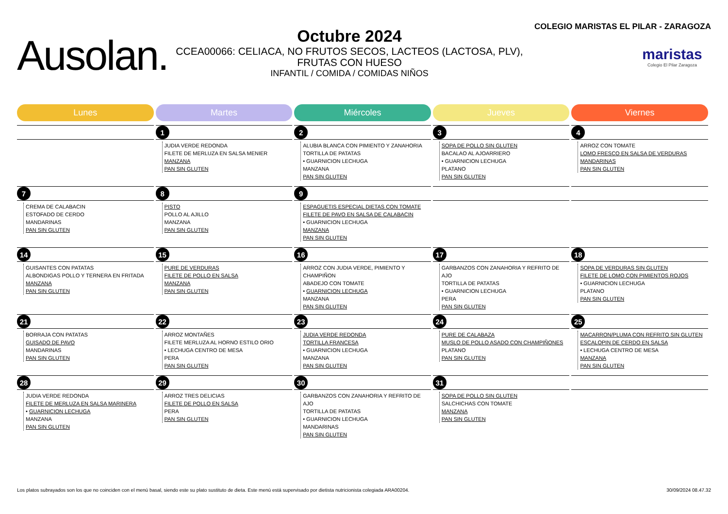Ausolan.
Octubre 2024
CCEA00066: CELIACA, NO FRUTOS SECOS, LACTEOS (LACTOSA, PLV), FRUTAS CON HUESO
INFANTIL / COMIDA / COMIDAS NIÑOS
COLEGIO MARISTAS EL PILAR - ZARAGOZA
maristas
Colegio El Pilar Zaragoza
| Lunes | Martes | Miércoles | Jueves | Viernes |
| --- | --- | --- | --- | --- |
| | 1 JUDIA VERDE REDONDA FILETE DE MERLUZA EN SALSA MENIER MANZANA PAN SIN GLUTEN | 2 ALUBIA BLANCA CON PIMIENTO Y ZANAHORIA TORTILLA DE PATATAS • GUARNICION LECHUGA MANZANA PAN SIN GLUTEN | 3 SOPA DE POLLO SIN GLUTEN BACALAO AL AJOARRIERO • GUARNICION LECHUGA PLATANO PAN SIN GLUTEN | 4 ARROZ CON TOMATE LOMO FRESCO EN SALSA DE VERDURAS MANDARINAS PAN SIN GLUTEN |
| 7 CREMA DE CALABACIN ESTOFADO DE CERDO MANDARINAS PAN SIN GLUTEN | 8 PISTO POLLO AL AJILLO MANZANA PAN SIN GLUTEN | 9 ESPAGUETIS ESPECIAL DIETAS CON TOMATE FILETE DE PAVO EN SALSA DE CALABACIN • GUARNICION LECHUGA MANZANA PAN SIN GLUTEN | | |
| 14 GUISANTES CON PATATAS ALBONDIGAS POLLO Y TERNERA EN FRITADA MANZANA PAN SIN GLUTEN | 15 PURE DE VERDURAS FILETE DE POLLO EN SALSA MANZANA PAN SIN GLUTEN | 16 ARROZ CON JUDIA VERDE, PIMIENTO Y CHAMPIÑON ABADEJO CON TOMATE • GUARNICION LECHUGA MANZANA PAN SIN GLUTEN | 17 GARBANZOS CON ZANAHORIA Y REFRITO DE AJO TORTILLA DE PATATAS • GUARNICION LECHUGA PERA PAN SIN GLUTEN | 18 SOPA DE VERDURAS SIN GLUTEN FILETE DE LOMO CON PIMIENTOS ROJOS • GUARNICION LECHUGA PLATANO PAN SIN GLUTEN |
| 21 BORRAJA CON PATATAS GUISADO DE PAVO MANDARINAS PAN SIN GLUTEN | 22 ARROZ MONTAÑES FILETE MERLUZA AL HORNO ESTILO ORIO • LECHUGA CENTRO DE MESA PERA PAN SIN GLUTEN | 23 JUDIA VERDE REDONDA TORTILLA FRANCESA • GUARNICION LECHUGA MANZANA PAN SIN GLUTEN | 24 PURE DE CALABAZA MUSLO DE POLLO ASADO CON CHAMPIÑONES PLATANO PAN SIN GLUTEN | 25 MACARRON/PLUMA CON REFRITO SIN GLUTEN ESCALOPIN DE CERDO EN SALSA • LECHUGA CENTRO DE MESA MANZANA PAN SIN GLUTEN |
| 28 JUDIA VERDE REDONDA FILETE DE MERLUZA EN SALSA MARINERA • GUARNICION LECHUGA MANZANA PAN SIN GLUTEN | 29 ARROZ TRES DELICIAS FILETE DE POLLO EN SALSA PERA PAN SIN GLUTEN | 30 GARBANZOS CON ZANAHORIA Y REFRITO DE AJO TORTILLA DE PATATAS • GUARNICION LECHUGA MANDARINAS PAN SIN GLUTEN | 31 SOPA DE POLLO SIN GLUTEN SALCHICHAS CON TOMATE MANZANA PAN SIN GLUTEN | |
Los platos subrayados son los que no coinciden con el menú basal, siendo este su plato sustituto de dieta. Este menú está supervisado por dietista nutricionista colegiada ARA00204. 30/09/2024 08.47.32